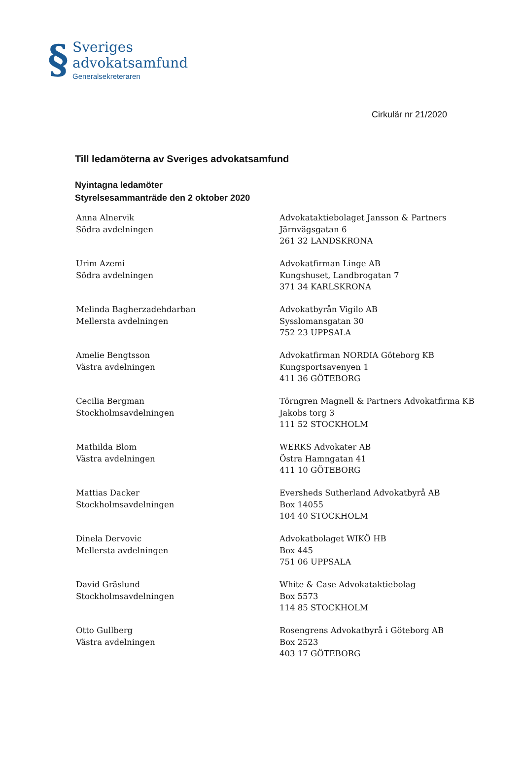§
Sveriges
advokatsamfund
Generalsekreteraren
Cirkulär nr 21/2020
Till ledamöterna av Sveriges advokatsamfund
Nyintagna ledamöter
Styrelsesammanträde den 2 oktober 2020
Anna Alnervik
Södra avdelningen
Advokataktiebolaget Jansson & Partners
Järnvägsgatan 6
261 32 LANDSKRONA
Urim Azemi
Södra avdelningen
Advokatfirman Linge AB
Kungshuset, Landbrogatan 7
371 34 KARLSKRONA
Melinda Bagherzadehdarban
Mellersta avdelningen
Advokatbyrån Vigilo AB
Sysslomansgatan 30
752 23 UPPSALA
Amelie Bengtsson
Västra avdelningen
Advokatfirman NORDIA Göteborg KB
Kungsportsavenyen 1
411 36 GÖTEBORG
Cecilia Bergman
Stockholmsavdelningen
Törngren Magnell & Partners Advokatfirma KB
Jakobs torg 3
111 52 STOCKHOLM
Mathilda Blom
Västra avdelningen
WERKS Advokater AB
Östra Hamngatan 41
411 10 GÖTEBORG
Mattias Dacker
Stockholmsavdelningen
Eversheds Sutherland Advokatbyrå AB
Box 14055
104 40 STOCKHOLM
Dinela Dervovic
Mellersta avdelningen
Advokatbolaget WIKÖ HB
Box 445
751 06 UPPSALA
David Gräslund
Stockholmsavdelningen
White & Case Advokataktiebolag
Box 5573
114 85 STOCKHOLM
Otto Gullberg
Västra avdelningen
Rosengrens Advokatbyrå i Göteborg AB
Box 2523
403 17 GÖTEBORG